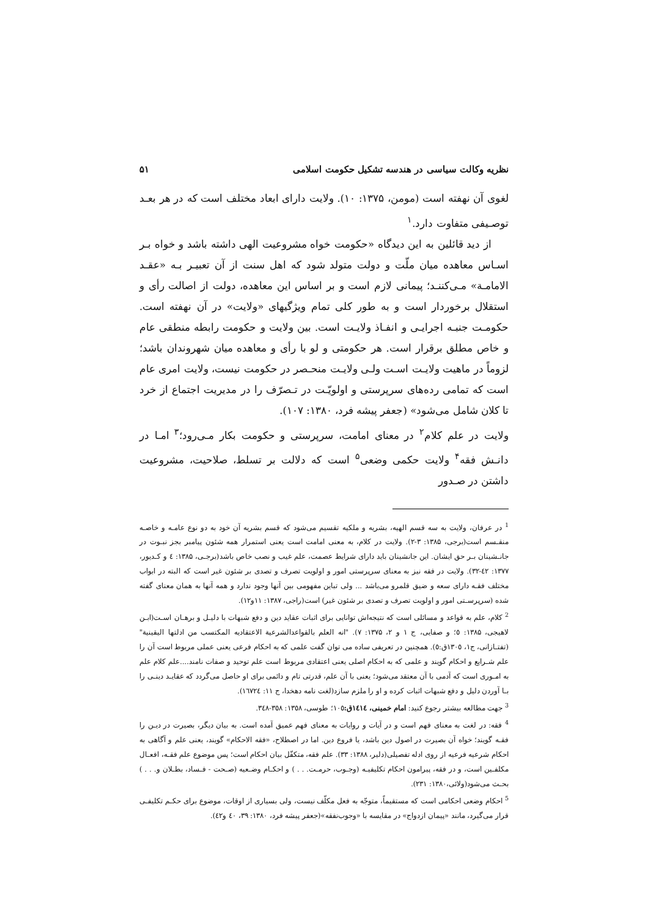نظریه وکالت سیاسی در هندسه تشکیل حکومت اسلامی ۵۱
لغوی آن نهفته است (مومن، ۱۳۷۵: ۱۰). ولایت دارای ابعاد مختلف است که در هر بعـد توصـیفی متفاوت دارد.<sup>۱</sup>
از دید قائلین به این دیدگاه «حکومت خواه مشروعیت الهی داشته باشد و خواه بـر اسـاس معاهده میان ملّت و دولت متولد شود که اهل سنت از آن تعبیـر بـه «عقـد الامامـة» مـی‌کننـد؛ پیمانی لازم است و بر اساس این معاهده، دولت از اصالت رأی و استقلال برخوردار است و به طور کلی تمام ویژگیهای «ولایت» در آن نهفته است. حکومـت جنبـه اجرایـی و انفـاذ ولایـت است. بین ولایت و حکومت رابطه منطقی عام و خاص مطلق برقرار است. هر حکومتی و لو با رأی و معاهده میان شهروندان باشد؛ لزوماً در ماهیت ولایـت اسـت ولـی ولایـت منحـصر در حکومت نیست، ولایت امری عام است که تمامی رده‌های سرپرستی و اولویّـت در تـصرّف را در مدیریت اجتماع از خرد تا کلان شامل می‌شود» (جعفر پیشه فرد، ۱۳۸۰: ۱۰۷).
ولایت در علم کلام<sup>۲</sup> در معنای امامت، سرپرستی و حکومت بکار مـی‌رود؛<sup>۳</sup> امـا در دانـش فقه<sup>۴</sup> ولایت حکمی وضعی<sup>۵</sup> است که دلالت بر تسلط، صلاحیت، مشروعیت داشتن در صـدور
<sup>1</sup> در عرفان، ولایت به سه قسم الهیه، بشریه و ملکیه تقسیم می‌شود که قسم بشریه آن خود به دو نوع عامـه و خاصـه منقـسم است(برجی، ۱۳۸۵: ۳-۲). ولایت در کلام، به معنی امامت است یعنی استمرار همه شئون پیامبر بجز نبـوت در جانـشینان بـر حق ایشان. این جانشینان باید دارای شرایط عصمت، علم غیب و نصب خاص باشد(برجـی، ۱۳۸۵: ٤ و کـدیور، ۱۳۷۷: ٤٢-۳۲). ولایت در فقه نیز به معنای سرپرستی امور و اولویت تصرف و تصدی بر شئون غیر است که البته در ابواب مختلف فقـه دارای سعه و ضیق قلمرو می‌باشد ... ولی تباین مفهومی بین آنها وجود ندارد و همه آنها به همان معنای گفته شده (سرپرسـتی امور و اولویت تصرف و تصدی بر شئون غیر) است(راجی، ۱۳۸۷: ۱۱و۱۲).
<sup>2</sup> کلام، علم به قواعد و مسائلی است که نتیجه‌اش توانایی برای اثبات عقاید دین و دفع شبهات با دلیـل و برهـان اسـت(ابـن لاهیجی، ۱۳۸۵: ٥؛ و صفایی، ج ۱ و ۲، ۱۳۷۵: ۷). "انه العلم بالقواعدالشرعیة الاعتقادیه المکتسب من ادلتها الیقینیة"(تفتـازانی، ج۱، ۱۳۰٥ق:٥). همچنین در تعریفی ساده می توان گفت علمی که به احکام فرعی یعنی عملی مربوط است آن را علم شـرایع و احکام گویند و علمی که به احکام اصلی یعنی اعتقادی مربوط است علم توحید و صفات نامند....علم کلام علم به امـوری است که آدمی با آن معتقد می‌شود؛ یعنی با آن علم، قدرتی تام و دائمی برای او حاصل می‌گردد که عقایـد دینـی را بـا آوردن دلیل و دفع شبهات اثبات کرده و او را ملزم سازد(لغت نامه دهخدا، ج ۱۱: ١٦٧٢٤).
<sup>3</sup> جهت مطالعه بیشتر رجوع کنید: امام خمینی، ١٤١٤ق: ۱۰٥؛ طوسی، ۱۳٥۸: ۳٥۸-۳٤۸.
<sup>4</sup> فقه: در لغت به معنای فهم است و در آیات و روایات به معنای فهم عمیق آمده است. به بیان دیگر، بصیرت در دیـن را فقـه گویند؛ خواه آن بصیرت در اصول دین باشد، یا فروع دین. اما در اصطلاح، «فقه الاحکام» گویند، یعنی علم و آگاهی به احکام شرعیه فرعیه از روی ادله تفصیلی(دلیر، ۱۳۸۸: ۳۳). علم فقه، متکفّل بیان احکام است؛ پس موضوع علم فقـه، افعـال مکلفـین است، و در فقه، پیرامون احکام تکلیفیـه (وجـوب، حرمـت. . . ) و احکـام وضـعیه (صـحت - فـساد، بطـلان و. . . ) بحـث می‌شود(ولائی،۱۳۸۰: ۲۳۱).
<sup>5</sup> احکام وضعی احکامی است که مستقیماً، متوجّه به فعل مکلّف نیست، ولی بسیاری از اوقات، موضوع برای حکـم تکلیفـی قرار می‌گیرد، مانند «پیمان ازدواج» در مقایسه با «وجوب‌نفقه»(جعفر پیشه فرد، ۱۳۸۰: ۳۹، ٤۰ و٤۲).